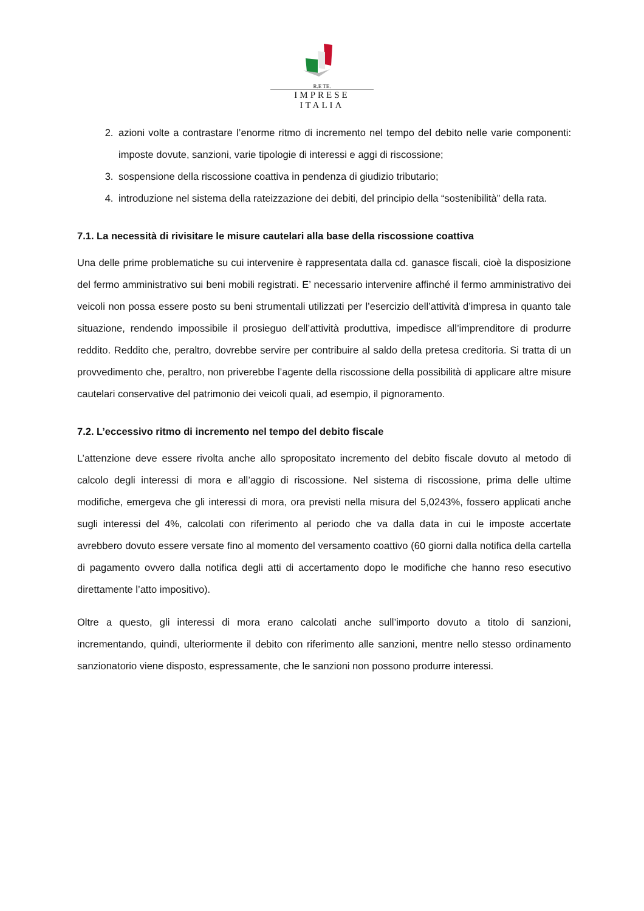R.E TE.
IMPRESE ITALIA
2. azioni volte a contrastare l’enorme ritmo di incremento nel tempo del debito nelle varie componenti: imposte dovute, sanzioni, varie tipologie di interessi e aggi di riscossione;
3. sospensione della riscossione coattiva in pendenza di giudizio tributario;
4. introduzione nel sistema della rateizzazione dei debiti, del principio della “sostenibilità” della rata.
7.1. La necessità di rivisitare le misure cautelari alla base della riscossione coattiva
Una delle prime problematiche su cui intervenire è rappresentata dalla cd. ganasce fiscali, cioè la disposizione del fermo amministrativo sui beni mobili registrati. E’ necessario intervenire affinché il fermo amministrativo dei veicoli non possa essere posto su beni strumentali utilizzati per l’esercizio dell’attività d’impresa in quanto tale situazione, rendendo impossibile il prosieguo dell’attività produttiva, impedisce all’imprenditore di produrre reddito. Reddito che, peraltro, dovrebbe servire per contribuire al saldo della pretesa creditoria. Si tratta di un provvedimento che, peraltro, non priverebbe l’agente della riscossione della possibilità di applicare altre misure cautelari conservative del patrimonio dei veicoli quali, ad esempio, il pignoramento.
7.2. L’eccessivo ritmo di incremento nel tempo del debito fiscale
L’attenzione deve essere rivolta anche allo spropositato incremento del debito fiscale dovuto al metodo di calcolo degli interessi di mora e all’aggio di riscossione. Nel sistema di riscossione, prima delle ultime modifiche, emergeva che gli interessi di mora, ora previsti nella misura del 5,0243%, fossero applicati anche sugli interessi del 4%, calcolati con riferimento al periodo che va dalla data in cui le imposte accertate avrebbero dovuto essere versate fino al momento del versamento coattivo (60 giorni dalla notifica della cartella di pagamento ovvero dalla notifica degli atti di accertamento dopo le modifiche che hanno reso esecutivo direttamente l’atto impositivo).
Oltre a questo, gli interessi di mora erano calcolati anche sull’importo dovuto a titolo di sanzioni, incrementando, quindi, ulteriormente il debito con riferimento alle sanzioni, mentre nello stesso ordinamento sanzionatorio viene disposto, espressamente, che le sanzioni non possono produrre interessi.